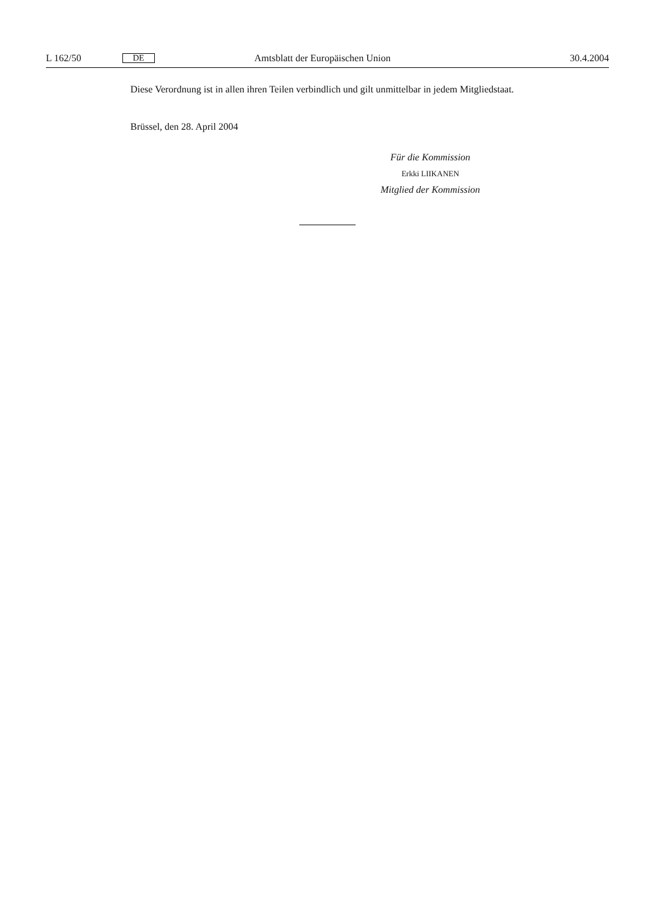L 162/50 DE Amtsblatt der Europäischen Union 30.4.2004
Diese Verordnung ist in allen ihren Teilen verbindlich und gilt unmittelbar in jedem Mitglied­staat.
Brüssel, den 28. April 2004
Für die Kommission
Erkki LIIKANEN
Mitglied der Kommission